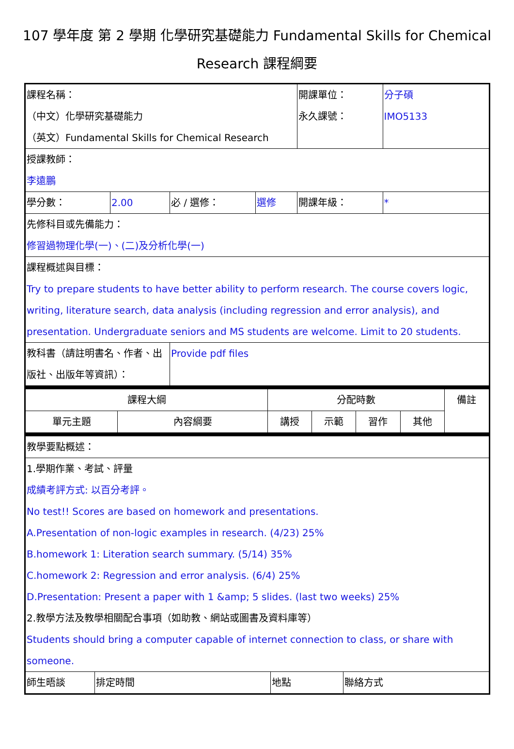107 學年度 第 2 學期 化學研究基礎能力 Fundamental Skills for Chemical Research 課程綱要
| 課程名稱： （中文）化學研究基礎能力 （英文）Fundamental Skills for Chemical Research | | | | 開課單位： 永久課號： | 分子碩 IMO5133 |
| 授課教師： 李遠鵬 | | | | | |
| 學分數： | 2.00 | 必 / 選修： | 選修 | 開課年級： | * |
| 先修科目或先備能力： 修習過物理化學(一)、(二)及分析化學(一) | | | | | |
| 課程概述與目標： Try to prepare students to have better ability to perform research. The course covers logic, writing, literature search, data analysis (including regression and error analysis), and presentation. Undergraduate seniors and MS students are welcome. Limit to 20 students. | | | | | |
| 教科書（請註明書名、作者、出版社、出版年等資訊）： | | Provide pdf files | | | |
| 課程大綱 | | 分配時數 | | | | 備註 |
| 單元主題 | 內容綱要 | 講授 | 示範 | 習作 | 其他 | |
| 教學要點概述： | | | |
| 1.學期作業、考試、評量 成績考評方式: 以百分考評。 No test!! Scores are based on homework and presentations. A.Presentation of non-logic examples in research. (4/23) 25% B.homework 1: Literation search summary. (5/14) 35% C.homework 2: Regression and error analysis. (6/4) 25% D.Presentation: Present a paper with 1 &amp; 5 slides. (last two weeks) 25% 2.教學方法及教學相關配合事項（如助教、網站或圖書及資料庫等） Students should bring a computer capable of internet connection to class, or share with someone. | | | |
| 師生晤談 | 排定時間 | 地點 | 聯絡方式 |